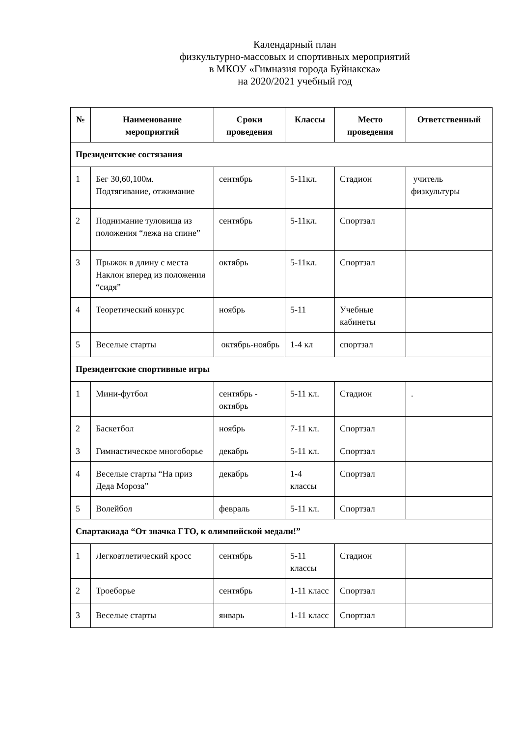Календарный план
физкультурно-массовых и спортивных мероприятий
в МКОУ «Гимназия города Буйнакска»
на 2020/2021 учебный год
| № | Наименование мероприятий | Сроки проведения | Классы | Место проведения | Ответственный |
| --- | --- | --- | --- | --- | --- |
| Президентские состязания | | | | | |
| 1 | Бег 30,60,100м. Подтягивание, отжимание | сентябрь | 5-11кл. | Стадион | учитель физкультуры |
| 2 | Поднимание туловища из положения “лежа на спине” | сентябрь | 5-11кл. | Спортзал | |
| 3 | Прыжок в длину с места Наклон вперед из положения “сидя” | октябрь | 5-11кл. | Спортзал | |
| 4 | Теоретический конкурс | ноябрь | 5-11 | Учебные кабинеты | |
| 5 | Веселые старты | октябрь-ноябрь | 1-4 кл | спортзал | |
| Президентские спортивные игры | | | | | |
| 1 | Мини-футбол | сентябрь - октябрь | 5-11 кл. | Стадион | . |
| 2 | Баскетбол | ноябрь | 7-11 кл. | Спортзал | |
| 3 | Гимнастическое многоборье | декабрь | 5-11 кл. | Спортзал | |
| 4 | Веселые старты “На приз Деда Мороза” | декабрь | 1-4 классы | Спортзал | |
| 5 | Волейбол | февраль | 5-11 кл. | Спортзал | |
| Спартакиада “От значка ГТО, к олимпийской медали!” | | | | | |
| 1 | Легкоатлетический кросс | сентябрь | 5-11 классы | Стадион | |
| 2 | Троеборье | сентябрь | 1-11 класс | Спортзал | |
| 3 | Веселые старты | январь | 1-11 класс | Спортзал | |